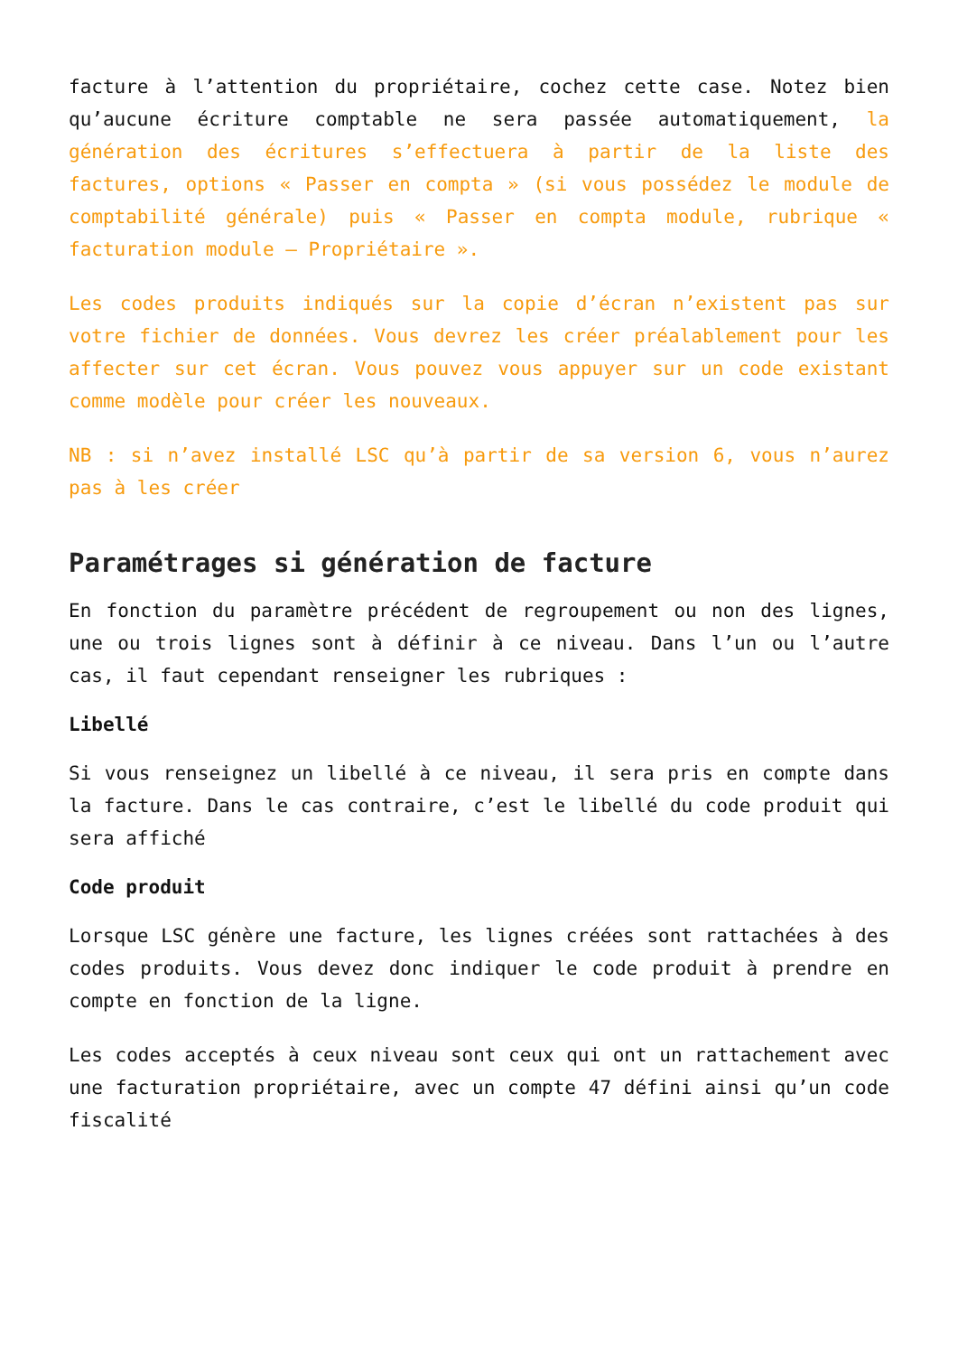facture à l’attention du propriétaire, cochez cette case. Notez bien qu’aucune écriture comptable ne sera passée automatiquement, la génération des écritures s’effectuera à partir de la liste des factures, options « Passer en compta » (si vous possédez le module de comptabilité générale) puis « Passer en compta module, rubrique « facturation module – Propriétaire ».
Les codes produits indiqués sur la copie d’écran n’existent pas sur votre fichier de données. Vous devrez les créer préalablement pour les affecter sur cet écran. Vous pouvez vous appuyer sur un code existant comme modèle pour créer les nouveaux.
NB : si n’avez installé LSC qu’à partir de sa version 6, vous n’aurez pas à les créer
Paramétrages si génération de facture
En fonction du paramètre précédent de regroupement ou non des lignes, une ou trois lignes sont à définir à ce niveau. Dans l’un ou l’autre cas, il faut cependant renseigner les rubriques :
Libellé
Si vous renseignez un libellé à ce niveau, il sera pris en compte dans la facture. Dans le cas contraire, c’est le libellé du code produit qui sera affiché
Code produit
Lorsque LSC génère une facture, les lignes créées sont rattachées à des codes produits. Vous devez donc indiquer le code produit à prendre en compte en fonction de la ligne.
Les codes acceptés à ceux niveau sont ceux qui ont un rattachement avec une facturation propriétaire, avec un compte 47 défini ainsi qu’un code fiscalité